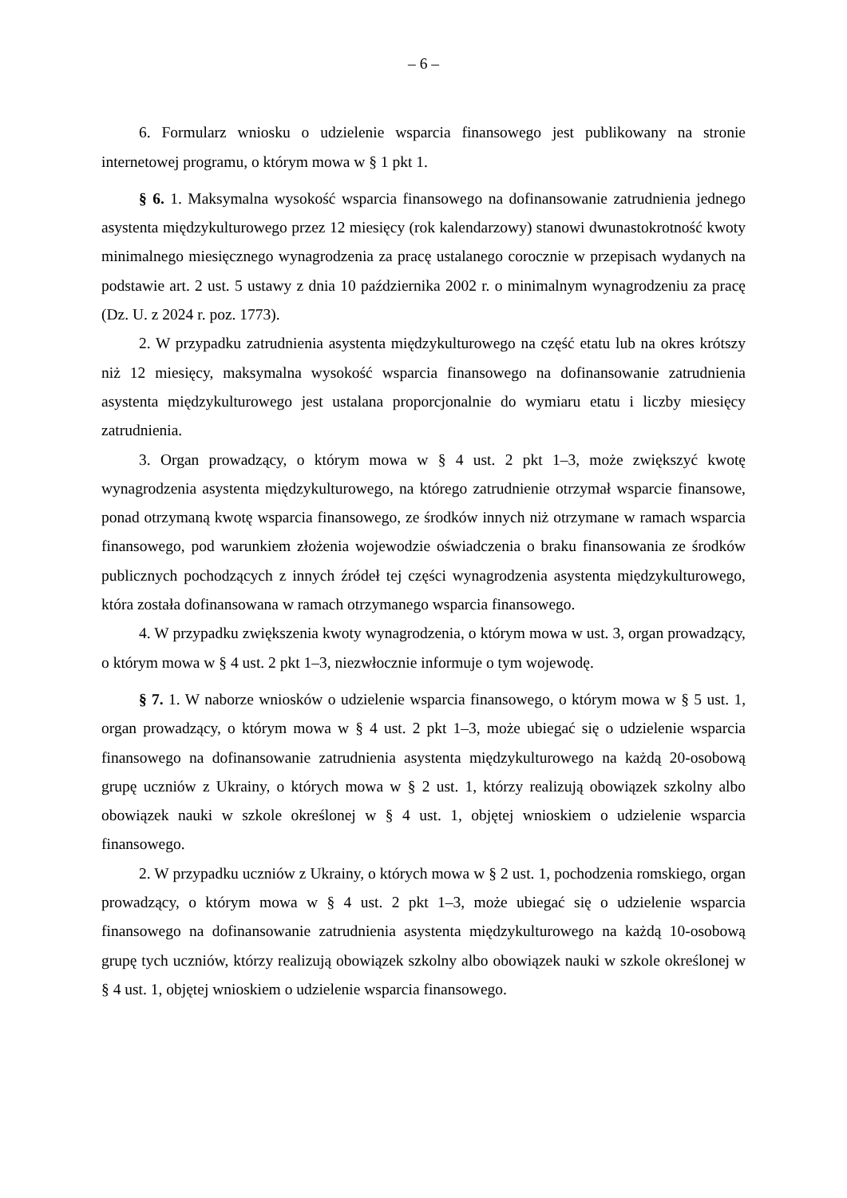– 6 –
6. Formularz wniosku o udzielenie wsparcia finansowego jest publikowany na stronie internetowej programu, o którym mowa w § 1 pkt 1.
§ 6. 1. Maksymalna wysokość wsparcia finansowego na dofinansowanie zatrudnienia jednego asystenta międzykulturowego przez 12 miesięcy (rok kalendarzowy) stanowi dwunastokrotność kwoty minimalnego miesięcznego wynagrodzenia za pracę ustalanego corocznie w przepisach wydanych na podstawie art. 2 ust. 5 ustawy z dnia 10 października 2002 r. o minimalnym wynagrodzeniu za pracę (Dz. U. z 2024 r. poz. 1773).
2. W przypadku zatrudnienia asystenta międzykulturowego na część etatu lub na okres krótszy niż 12 miesięcy, maksymalna wysokość wsparcia finansowego na dofinansowanie zatrudnienia asystenta międzykulturowego jest ustalana proporcjonalnie do wymiaru etatu i liczby miesięcy zatrudnienia.
3. Organ prowadzący, o którym mowa w § 4 ust. 2 pkt 1–3, może zwiększyć kwotę wynagrodzenia asystenta międzykulturowego, na którego zatrudnienie otrzymał wsparcie finansowe, ponad otrzymaną kwotę wsparcia finansowego, ze środków innych niż otrzymane w ramach wsparcia finansowego, pod warunkiem złożenia wojewodzie oświadczenia o braku finansowania ze środków publicznych pochodzących z innych źródeł tej części wynagrodzenia asystenta międzykulturowego, która została dofinansowana w ramach otrzymanego wsparcia finansowego.
4. W przypadku zwiększenia kwoty wynagrodzenia, o którym mowa w ust. 3, organ prowadzący, o którym mowa w § 4 ust. 2 pkt 1–3, niezwłocznie informuje o tym wojewodę.
§ 7. 1. W naborze wniosków o udzielenie wsparcia finansowego, o którym mowa w § 5 ust. 1, organ prowadzący, o którym mowa w § 4 ust. 2 pkt 1–3, może ubiegać się o udzielenie wsparcia finansowego na dofinansowanie zatrudnienia asystenta międzykulturowego na każdą 20-osobową grupę uczniów z Ukrainy, o których mowa w § 2 ust. 1, którzy realizują obowiązek szkolny albo obowiązek nauki w szkole określonej w § 4 ust. 1, objętej wnioskiem o udzielenie wsparcia finansowego.
2. W przypadku uczniów z Ukrainy, o których mowa w § 2 ust. 1, pochodzenia romskiego, organ prowadzący, o którym mowa w § 4 ust. 2 pkt 1–3, może ubiegać się o udzielenie wsparcia finansowego na dofinansowanie zatrudnienia asystenta międzykulturowego na każdą 10-osobową grupę tych uczniów, którzy realizują obowiązek szkolny albo obowiązek nauki w szkole określonej w § 4 ust. 1, objętej wnioskiem o udzielenie wsparcia finansowego.